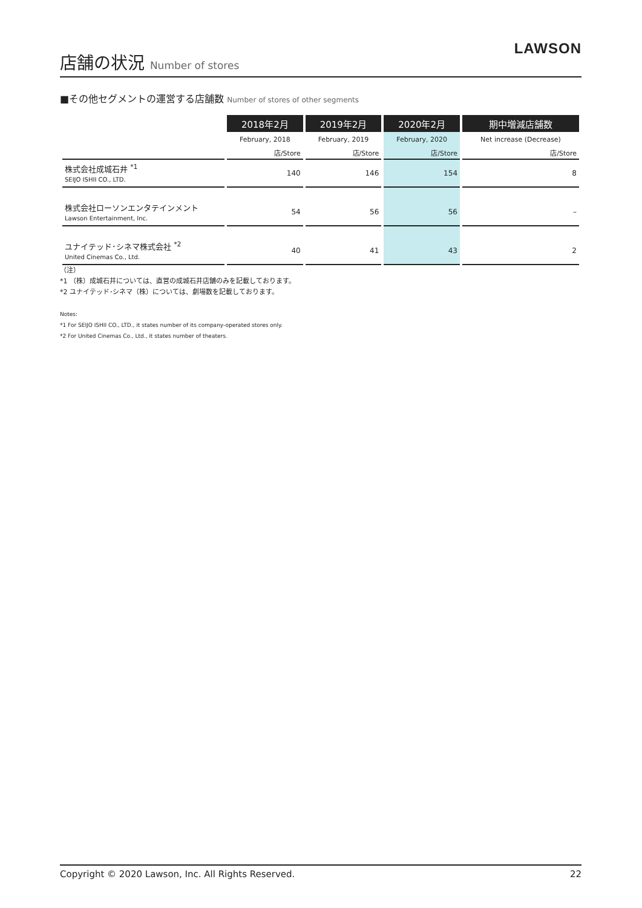店舗の状況 Number of stores
LAWSON
■その他セグメントの運営する店舗数 Number of stores of other segments
| | 2018年2月 | 2019年2月 | 2020年2月 | 期中増減店舗数 |
| --- | --- | --- | --- | --- |
| | February, 2018 | February, 2019 | February, 2020 | Net increase (Decrease) |
| | 店/Store | 店/Store | 店/Store | 店/Store |
| 株式会社成城石井 <sup>*1</sup> SEIJO ISHII CO., LTD. | 140 | 146 | 154 | 8 |
| 株式会社ローソンエンタテインメント Lawson Entertainment, Inc. | 54 | 56 | 56 | – |
| ユナイテッド･シネマ株式会社 <sup>*2</sup> United Cinemas Co., Ltd. | 40 | 41 | 43 | 2 |
（注）
*1 （株）成城石井については、直営の成城石井店舗のみを記載しております。
*2 ユナイテッド･シネマ（株）については、劇場数を記載しております。
Notes:
*1 For SEIJO ISHII CO., LTD., it states number of its company-operated stores only.
*2 For United Cinemas Co., Ltd., it states number of theaters.
Copyright © 2020 Lawson, Inc. All Rights Reserved. 22